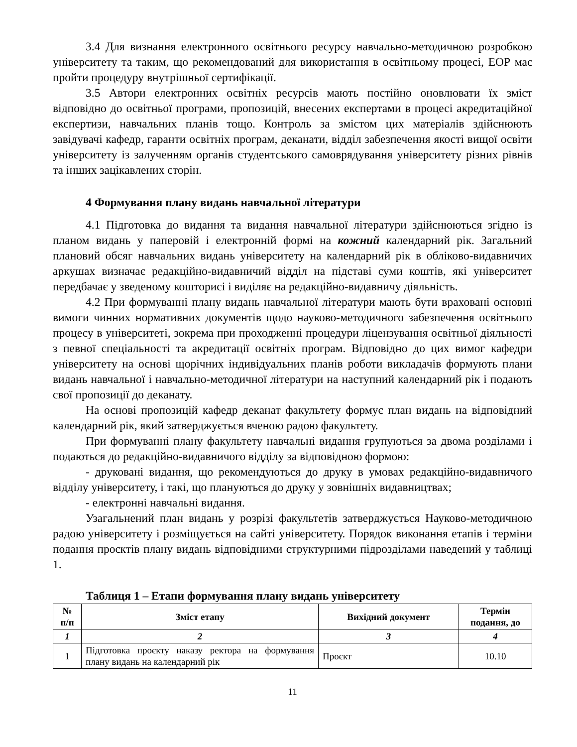3.4 Для визнання електронного освітнього ресурсу навчально-методичною розробкою університету та таким, що рекомендований для використання в освітньому процесі, ЕОР має пройти процедуру внутрішньої сертифікації.
3.5 Автори електронних освітніх ресурсів мають постійно оновлювати їх зміст відповідно до освітньої програми, пропозицій, внесених експертами в процесі акредитаційної експертизи, навчальних планів тощо. Контроль за змістом цих матеріалів здійснюють завідувачі кафедр, гаранти освітніх програм, деканати, відділ забезпечення якості вищої освіти університету із залученням органів студентського самоврядування університету різних рівнів та інших зацікавлених сторін.
4 Формування плану видань навчальної літератури
4.1 Підготовка до видання та видання навчальної літератури здійснюються згідно із планом видань у паперовій і електронній формі на кожний календарний рік. Загальний плановий обсяг навчальних видань університету на календарний рік в обліково-видавничих аркушах визначає редакційно-видавничий відділ на підставі суми коштів, які університет передбачає у зведеному кошторисі і виділяє на редакційно-видавничу діяльність.
4.2 При формуванні плану видань навчальної літератури мають бути враховані основні вимоги чинних нормативних документів щодо науково-методичного забезпечення освітнього процесу в університеті, зокрема при проходженні процедури ліцензування освітньої діяльності з певної спеціальності та акредитації освітніх програм. Відповідно до цих вимог кафедри університету на основі щорічних індивідуальних планів роботи викладачів формують плани видань навчальної і навчально-методичної літератури на наступний календарний рік і подають свої пропозиції до деканату.
На основі пропозицій кафедр деканат факультету формує план видань на відповідний календарний рік, який затверджується вченою радою факультету.
При формуванні плану факультету навчальні видання групуються за двома розділами і подаються до редакційно-видавничого відділу за відповідною формою:
- друковані видання, що рекомендуються до друку в умовах редакційно-видавничого відділу університету, і такі, що плануються до друку у зовнішніх видавництвах;
- електронні навчальні видання.
Узагальнений план видань у розрізі факультетів затверджується Науково-методичною радою університету і розміщується на сайті університету. Порядок виконання етапів і терміни подання проєктів плану видань відповідними структурними підрозділами наведений у таблиці 1.
Таблиця 1 – Етапи формування плану видань університету
| № п/п | Зміст етапу | Вихідний документ | Термін подання, до |
| --- | --- | --- | --- |
| 1 | 2 | 3 | 4 |
| 1 | Підготовка проєкту наказу ректора на формування плану видань на календарний рік | Проєкт | 10.10 |
11